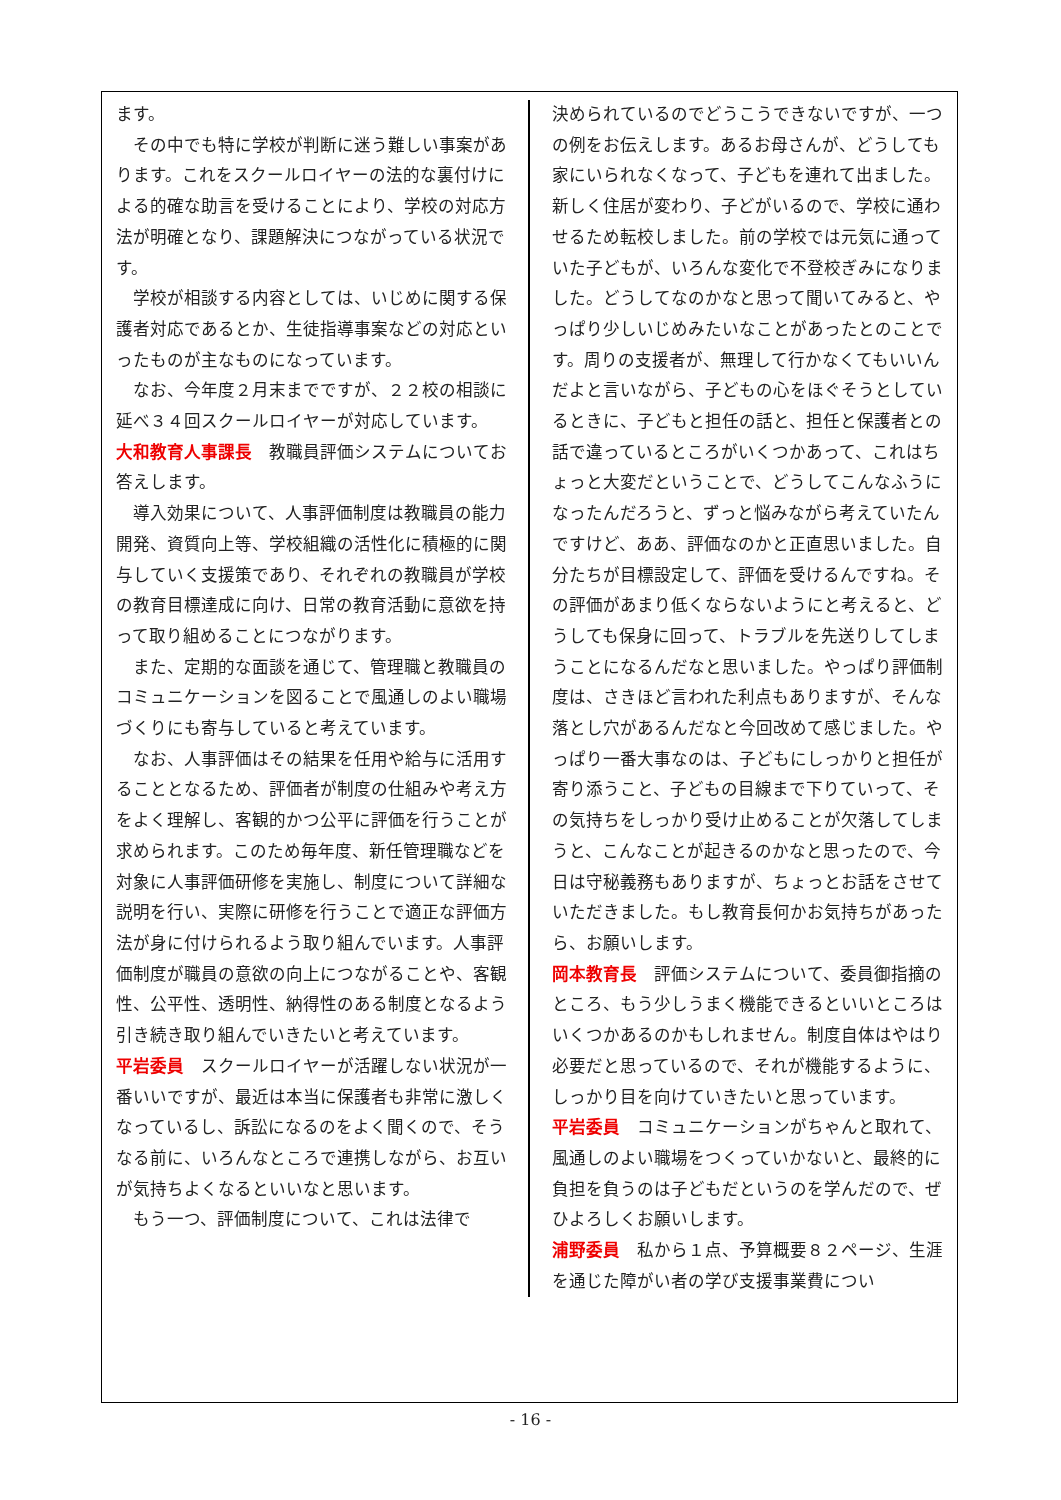ます。
その中でも特に学校が判断に迷う難しい事案があります。これをスクールロイヤーの法的な裏付けによる的確な助言を受けることにより、学校の対応方法が明確となり、課題解決につながっている状況です。
学校が相談する内容としては、いじめに関する保護者対応であるとか、生徒指導事案などの対応といったものが主なものになっています。
なお、今年度２月末までですが、２２校の相談に延べ３４回スクールロイヤーが対応しています。
大和教育人事課長　教職員評価システムについてお答えします。
導入効果について、人事評価制度は教職員の能力開発、資質向上等、学校組織の活性化に積極的に関与していく支援策であり、それぞれの教職員が学校の教育目標達成に向け、日常の教育活動に意欲を持って取り組めることにつながります。
また、定期的な面談を通じて、管理職と教職員のコミュニケーションを図ることで風通しのよい職場づくりにも寄与していると考えています。
なお、人事評価はその結果を任用や給与に活用することとなるため、評価者が制度の仕組みや考え方をよく理解し、客観的かつ公平に評価を行うことが求められます。このため毎年度、新任管理職などを対象に人事評価研修を実施し、制度について詳細な説明を行い、実際に研修を行うことで適正な評価方法が身に付けられるよう取り組んでいます。人事評価制度が職員の意欲の向上につながることや、客観性、公平性、透明性、納得性のある制度となるよう引き続き取り組んでいきたいと考えています。
平岩委員　スクールロイヤーが活躍しない状況が一番いいですが、最近は本当に保護者も非常に激しくなっているし、訴訟になるのをよく聞くので、そうなる前に、いろんなところで連携しながら、お互いが気持ちよくなるといいなと思います。
もう一つ、評価制度について、これは法律で
決められているのでどうこうできないですが、一つの例をお伝えします。あるお母さんが、どうしても家にいられなくなって、子どもを連れて出ました。新しく住居が変わり、子どがいるので、学校に通わせるため転校しました。前の学校では元気に通っていた子どもが、いろんな変化で不登校ぎみになりました。どうしてなのかなと思って聞いてみると、やっぱり少しいじめみたいなことがあったとのことです。周りの支援者が、無理して行かなくてもいいんだよと言いながら、子どもの心をほぐそうとしているときに、子どもと担任の話と、担任と保護者との話で違っているところがいくつかあって、これはちょっと大変だということで、どうしてこんなふうになったんだろうと、ずっと悩みながら考えていたんですけど、ああ、評価なのかと正直思いました。自分たちが目標設定して、評価を受けるんですね。その評価があまり低くならないようにと考えると、どうしても保身に回って、トラブルを先送りしてしまうことになるんだなと思いました。やっぱり評価制度は、さきほど言われた利点もありますが、そんな落とし穴があるんだなと今回改めて感じました。やっぱり一番大事なのは、子どもにしっかりと担任が寄り添うこと、子どもの目線まで下りていって、その気持ちをしっかり受け止めることが欠落してしまうと、こんなことが起きるのかなと思ったので、今日は守秘義務もありますが、ちょっとお話をさせていただきました。もし教育長何かお気持ちがあったら、お願いします。
岡本教育長　評価システムについて、委員御指摘のところ、もう少しうまく機能できるといいところはいくつかあるのかもしれません。制度自体はやはり必要だと思っているので、それが機能するように、しっかり目を向けていきたいと思っています。
平岩委員　コミュニケーションがちゃんと取れて、風通しのよい職場をつくっていかないと、最終的に負担を負うのは子どもだというのを学んだので、ぜひよろしくお願いします。
浦野委員　私から１点、予算概要８２ページ、生涯を通じた障がい者の学び支援事業費につい
- 16 -